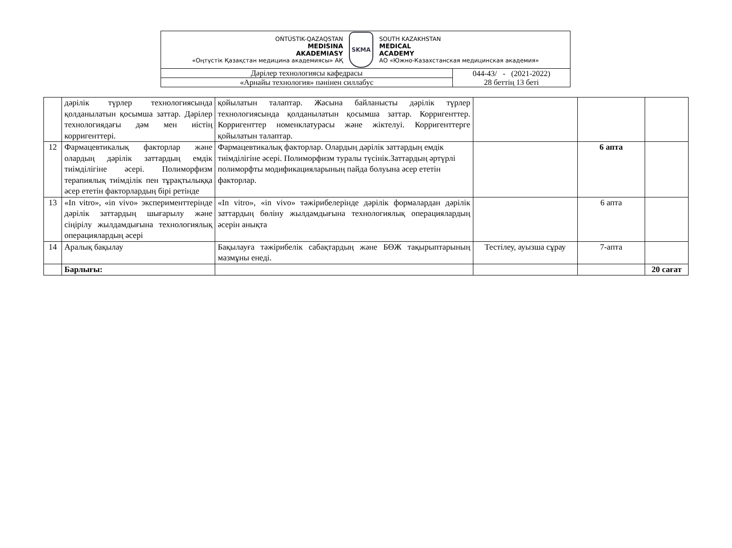OŃTÚSTIK-QAZAQSTAN
MEDISINA
AKADEMIASY
«Оңтүстік Қазақстан медицина академиясы» АҚ
SKMA
SOUTH KAZAKHSTAN
MEDICAL
ACADEMY
АО «Южно-Казахстанская медицинская академия»
| Дәрілер технологиясы кафедрасы | 044-43/ - (2021-2022) 28 беттің 13 беті |
| «Арнайы технология» пәнінен силлабус | |
| | дәрілік түрлер технологиясында қолданылатын қосымша заттар. Дәрілер технологиядағы дәм мен иістің корригенттері. | қойылатын талаптар. Жасына байланысты дәрілік түрлер технологиясында қолданылатын қосымша заттар. Корригенттер. Корригенттер номенклатурасы және жіктелуі. Корригенттерге қойылатын талаптар. | | | |
| 12 | Фармацевтикалық факторлар және олардың дәрілік заттардың емдік тиімділігіне әсері. Полиморфизм терапиялық тиімділік пен тұрақтылыққа әсер ететін факторлардың бірі ретінде | Фармацевтикалық факторлар. Олардың дәрілік заттардың емдік тиімділігіне әсері. Полиморфизм туралы түсінік.Заттардың әртүрлі полиморфты модификацияларының пайда болуына әсер ететін факторлар. | | 6 апта | |
| 13 | «In vitro», «in vivo» эксперименттерінде дәрілік заттардың шығарылу және сіңірілу жылдамдығына технологиялық операциялардың әсері | «In vitro», «in vivo» тәжірибелерінде дәрілік формалардан дәрілік заттардың бөліну жылдамдығына технологиялық операциялардың әсерін анықта | | 6 апта | |
| 14 | Аралық бақылау | Бақылауға тәжірибелік сабақтардың және БӨЖ тақырыптарының мазмұны енеді. | Тестілеу, ауызша сұрау | 7-апта | |
| | Барлығы: | | | | 20 сағат |